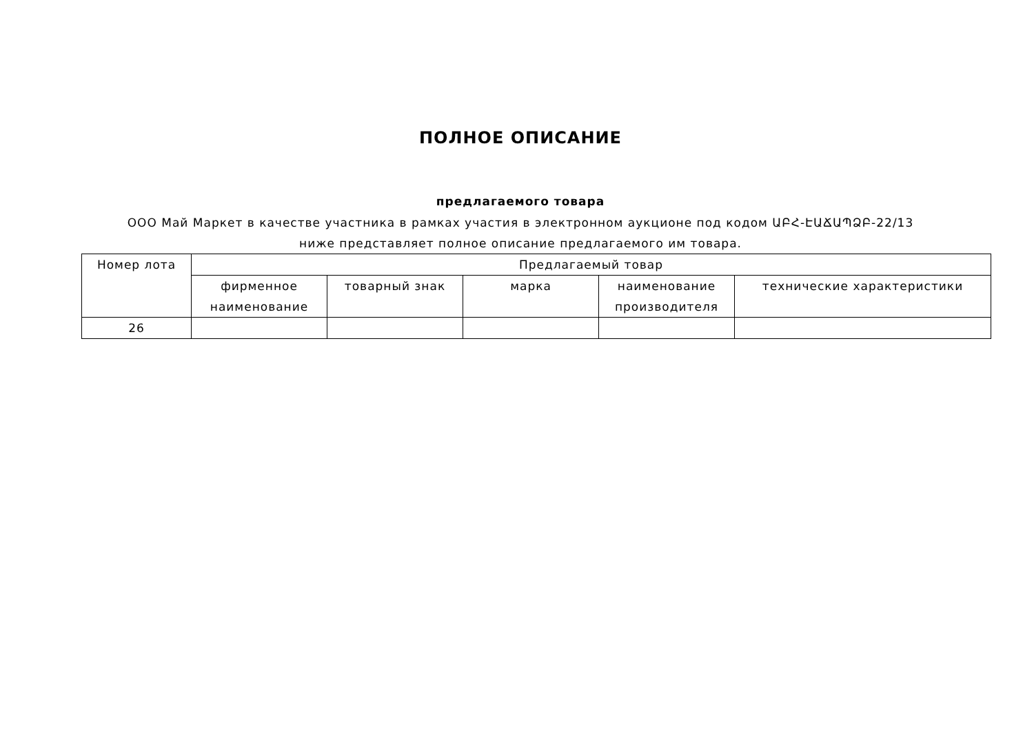ПОЛНОЕ ОПИСАНИЕ
предлагаемого товара
ООО Май Маркет в качестве участника в рамках участия в электронном аукционе под кодом ԱԲՀ-ԷԱՃԱՊՁԲ-22/13 ниже представляет полное описание предлагаемого им товара.
| Номер лота | Предлагаемый товар | | | | |
| --- | --- | --- | --- | --- | --- |
| | фирменное наименование | товарный знак | марка | наименование производителя | технические характеристики |
| 26 | | | | | |